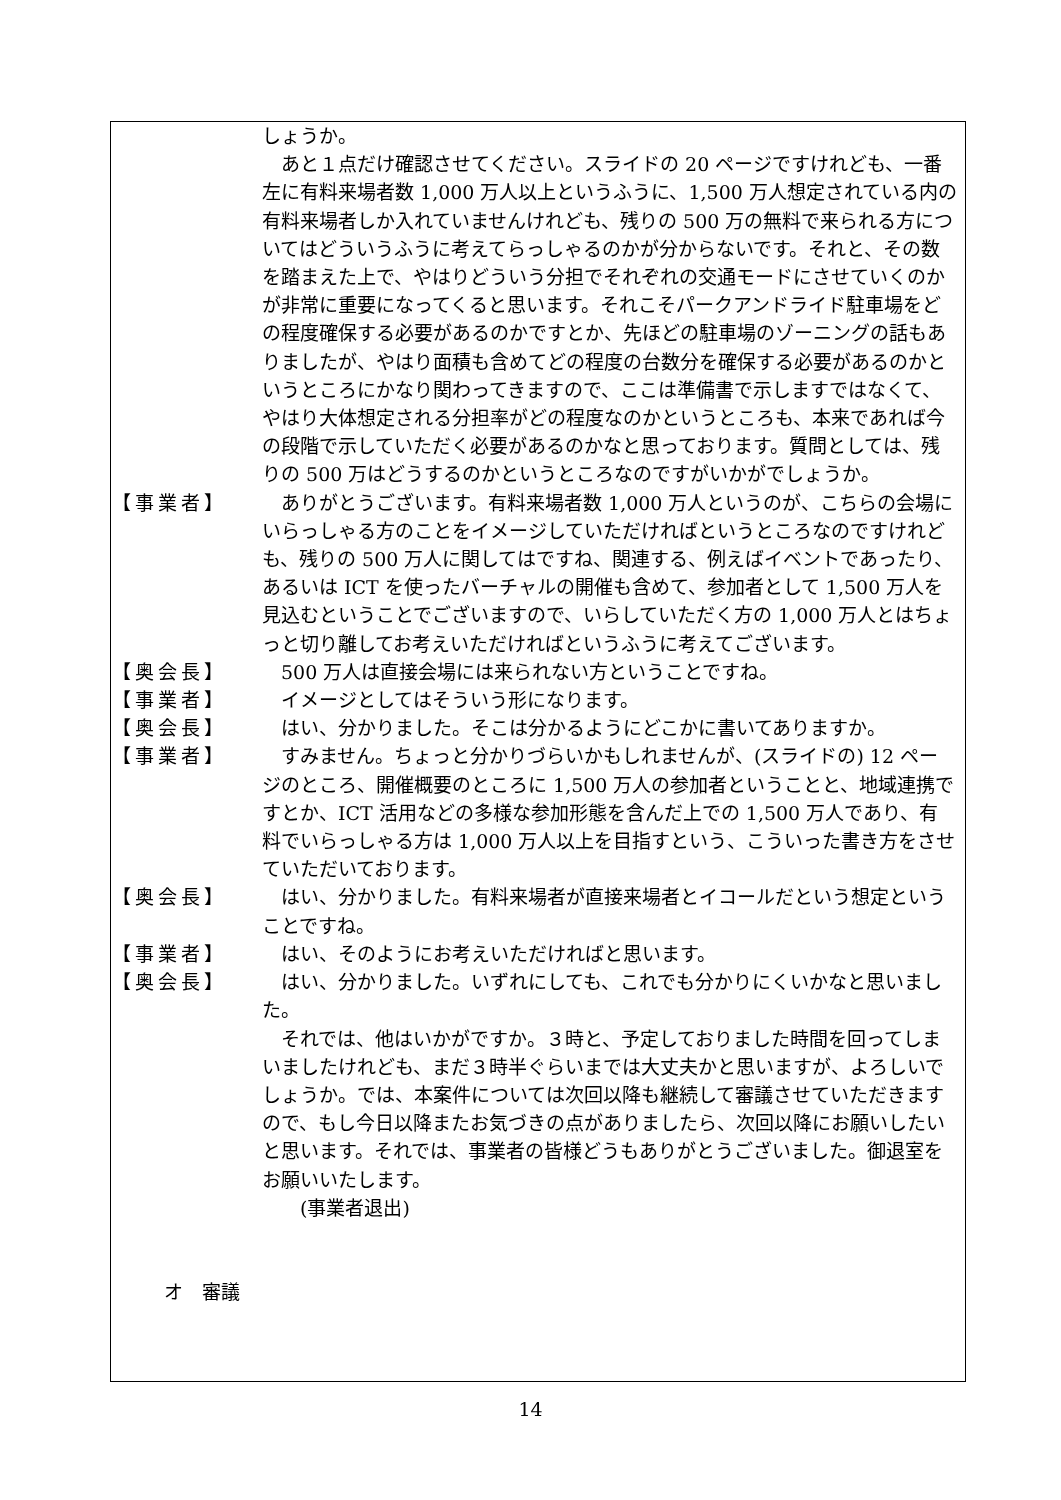しょうか。
　あと１点だけ確認させてください。スライドの 20 ページですけれども、一番左に有料来場者数 1,000 万人以上というふうに、1,500 万人想定されている内の有料来場者しか入れていませんけれども、残りの 500 万の無料で来られる方についてはどういうふうに考えてらっしゃるのかが分からないです。それと、その数を踏まえた上で、やはりどういう分担でそれぞれの交通モードにさせていくのかが非常に重要になってくると思います。それこそパークアンドライド駐車場をどの程度確保する必要があるのかですとか、先ほどの駐車場のゾーニングの話もありましたが、やはり面積も含めてどの程度の台数分を確保する必要があるのかというところにかなり関わってきますので、ここは準備書で示しますではなくて、やはり大体想定される分担率がどの程度なのかというところも、本来であれば今の段階で示していただく必要があるのかなと思っております。質問としては、残りの 500 万はどうするのかというところなのですがいかがでしょうか。
【事業者】 　ありがとうございます。有料来場者数 1,000 万人というのが、こちらの会場にいらっしゃる方のことをイメージしていただければというところなのですけれども、残りの 500 万人に関してはですね、関連する、例えばイベントであったり、あるいは ICT を使ったバーチャルの開催も含めて、参加者として 1,500 万人を見込むということでございますので、いらしていただく方の 1,000 万人とはちょっと切り離してお考えいただければというふうに考えてございます。
【奥会長】 　500 万人は直接会場には来られない方ということですね。
【事業者】 　イメージとしてはそういう形になります。
【奥会長】 　はい、分かりました。そこは分かるようにどこかに書いてありますか。
【事業者】 　すみません。ちょっと分かりづらいかもしれませんが、(スライドの) 12 ページのところ、開催概要のところに 1,500 万人の参加者ということと、地域連携ですとか、ICT 活用などの多様な参加形態を含んだ上での 1,500 万人であり、有料でいらっしゃる方は 1,000 万人以上を目指すという、こういった書き方をさせていただいております。
【奥会長】 　はい、分かりました。有料来場者が直接来場者とイコールだという想定ということですね。
【事業者】 　はい、そのようにお考えいただければと思います。
【奥会長】 　はい、分かりました。いずれにしても、これでも分かりにくいかなと思いました。
　それでは、他はいかがですか。３時と、予定しておりました時間を回ってしまいましたけれども、まだ３時半ぐらいまでは大丈夫かと思いますが、よろしいでしょうか。では、本案件については次回以降も継続して審議させていただきますので、もし今日以降またお気づきの点がありましたら、次回以降にお願いしたいと思います。それでは、事業者の皆様どうもありがとうございました。御退室をお願いいたします。
　　(事業者退出)
オ　審議
14